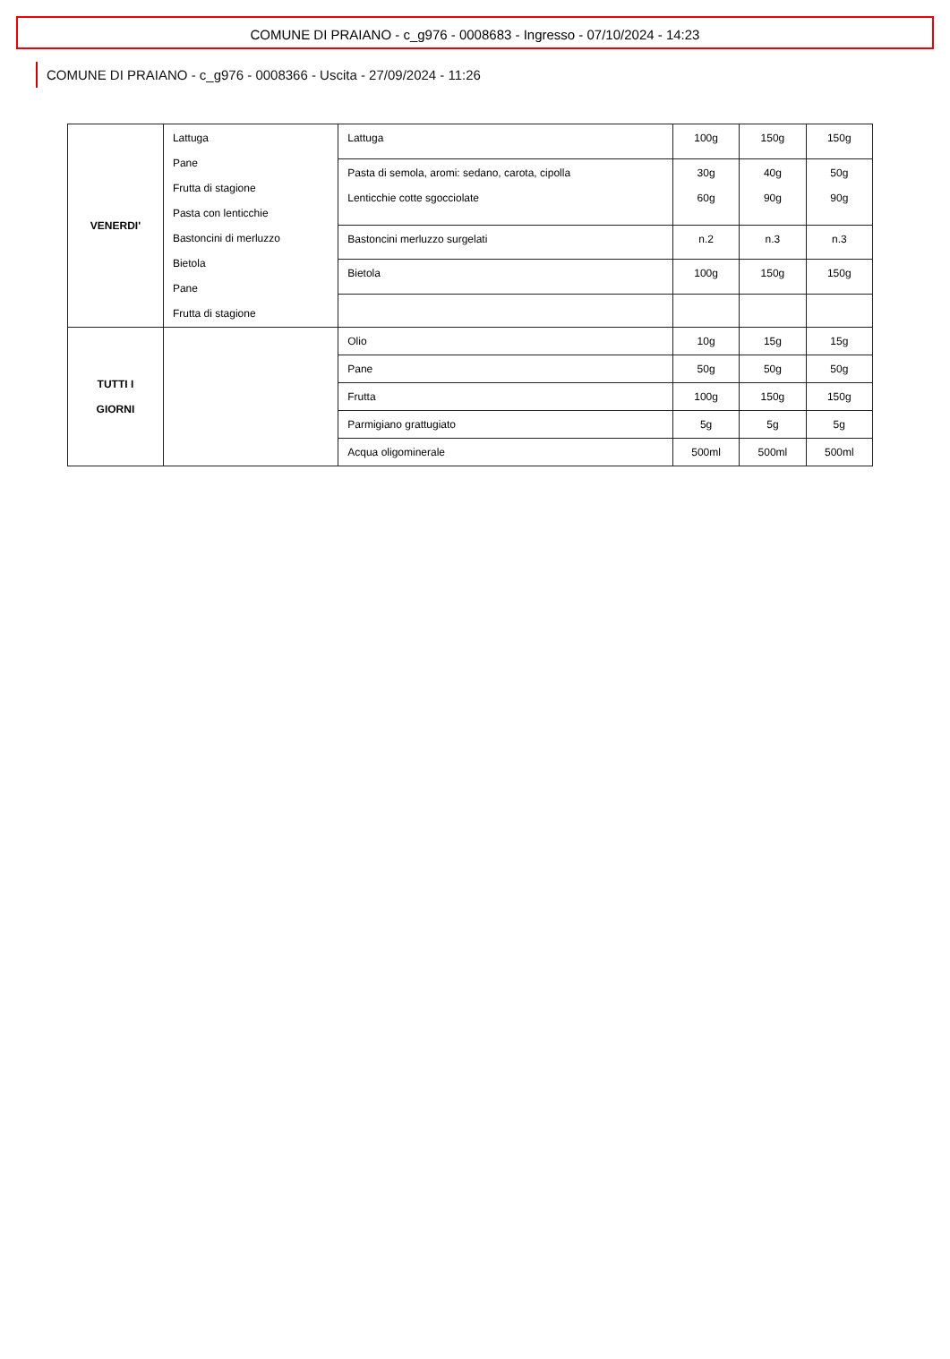COMUNE DI PRAIANO - c_g976 - 0008683 - Ingresso - 07/10/2024 - 14:23
COMUNE DI PRAIANO - c_g976 - 0008366 - Uscita - 27/09/2024 - 11:26
| VENERDI' | Lattuga Pane Frutta di stagione Pasta con lenticchie Bastoncini di merluzzo Bietola Pane Frutta di stagione | Lattuga | 100g | 150g | 150g |
| | | Pasta di semola, aromi: sedano, carota, cipolla Lenticchie cotte sgocciolate | 30g 60g | 40g 90g | 50g 90g |
| | | Bastoncini merluzzo surgelati | n.2 | n.3 | n.3 |
| | | Bietola | 100g | 150g | 150g |
| TUTTI I GIORNI | | Olio | 10g | 15g | 15g |
| | | Pane | 50g | 50g | 50g |
| | | Frutta | 100g | 150g | 150g |
| | | Parmigiano grattugiato | 5g | 5g | 5g |
| | | Acqua oligominerale | 500ml | 500ml | 500ml |